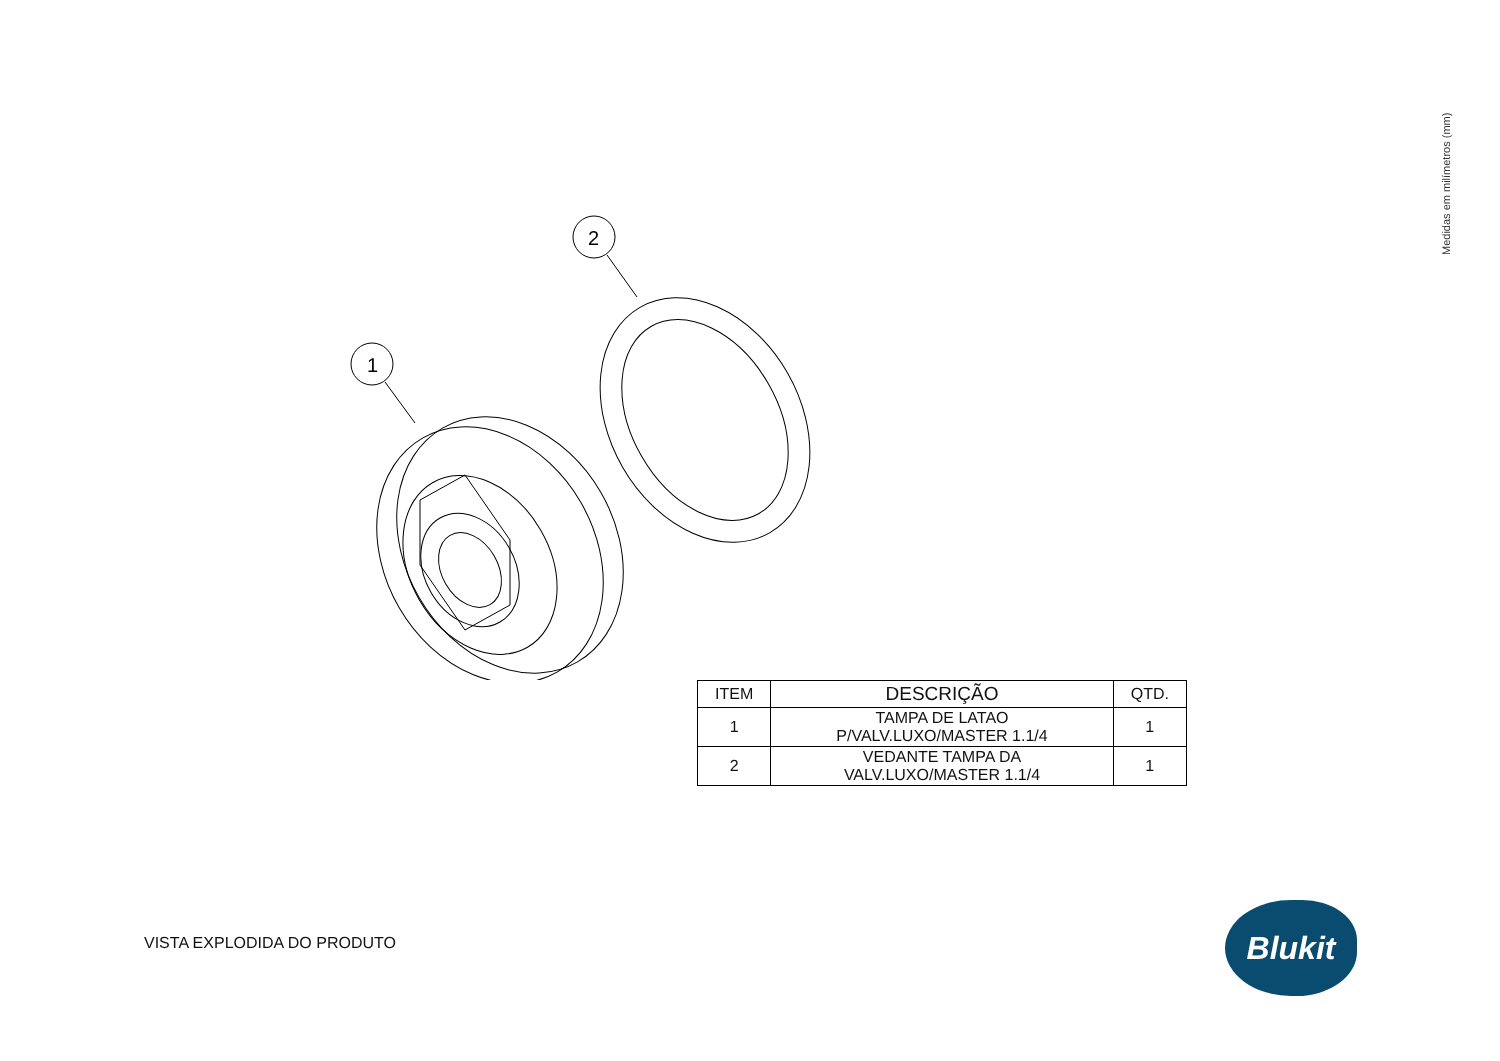Medidas em milímetros (mm)
1
2
| ITEM | DESCRIÇÃO | QTD. |
| --- | --- | --- |
| 1 | TAMPA DE LATAO P/VALV.LUXO/MASTER 1.1/4 | 1 |
| 2 | VEDANTE TAMPA DA VALV.LUXO/MASTER 1.1/4 | 1 |
VISTA EXPLODIDA DO PRODUTO
Blukit